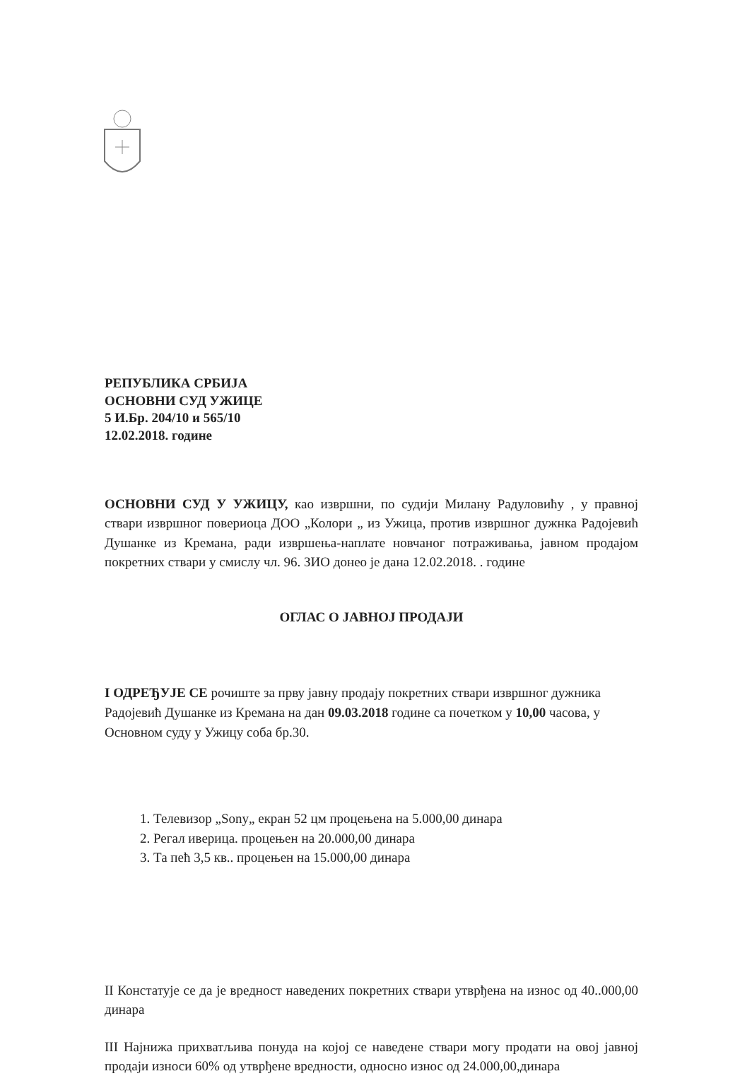РЕПУБЛИКА СРБИЈА
ОСНОВНИ СУД УЖИЦЕ
5 И.Бр. 204/10 и 565/10
12.02.2018. године
ОСНОВНИ СУД У УЖИЦУ, као извршни, по судији Милану Радуловићу , у правној ствари извршног повериоца ДОО „Колори „ из Ужица, против извршног дужнка Радојевић Душанке из Кремана, ради извршења-наплате новчаног потраживања, јавном продајом покретних ствари у смислу чл. 96. ЗИО донео је дана 12.02.2018. . године
ОГЛАС О ЈАВНОЈ ПРОДАЈИ
I ОДРЕЂУЈЕ СЕ рочиште за прву јавну продају покретних ствари извршног дужника Радојевић Душанке из Кремана на дан 09.03.2018 године са почетком у 10,00 часова, у Основном суду у Ужицу соба бр.30.
1. Телевизор „Sony„ екран 52 цм процењена на 5.000,00 динара
2. Регал иверица. процењен на 20.000,00 динара
3. Та пећ 3,5 кв.. процењен на 15.000,00 динара
II Констатује се да је вредност наведених покретних ствари утврђена на износ од 40..000,00 динара
III Најнижа прихватљива понуда на којој се наведене ствари могу продати на овој јавној продаји износи 60% од утврђене вредности, односно износ од 24.000,00,динара